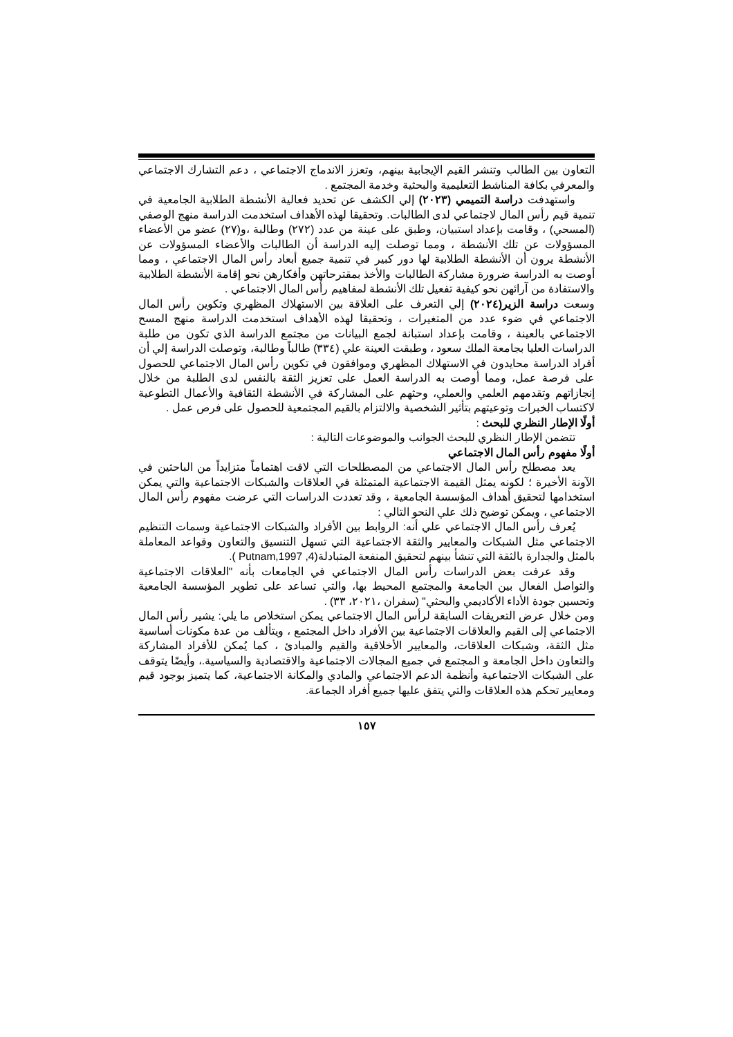التعاون بين الطالب وتنشر القيم الإيجابية بينهم، وتعزز الاندماج الاجتماعي ، دعم التشارك الاجتماعي والمعرفي بكافة المناشط التعليمية والبحثية وخدمة المجتمع .
واستهدفت دراسة التميمي (٢٠٢٣) إلي الكشف عن تحديد فعالية الأنشطة الطلابية الجامعية في تنمية قيم رأس المال لاجتماعي لدى الطالبات. وتحقيقا لهذه الأهداف استخدمت الدراسة منهج الوصفي (المسحي) ، وقامت بإعداد استبيان، وطبق على عينة من عدد (٢٧٢) وطالبة ،و(٢٧) عضو من الأعضاء المسؤولات عن تلك الأنشطة ، ومما توصلت إليه الدراسة أن الطالبات والأعضاء المسؤولات عن الأنشطة يرون أن الأنشطة الطلابية لها دور كبير في تنمية جميع أبعاد رأس المال الاجتماعي ، ومما أوصت به الدراسة ضرورة مشاركة الطالبات والأخذ بمقترحاتهن وأفكارهن نحو إقامة الأنشطة الطلابية والاستفادة من آرائهن نحو كيفية تفعيل تلك الأنشطة لمفاهيم رأس المال الاجتماعي .
وسعت دراسة الزير(٢٠٢٤) إلي التعرف على العلاقة بين الاستهلاك المظهري وتكوين رأس المال الاجتماعي في ضوء عدد من المتغيرات ، وتحقيقا لهذه الأهداف استخدمت الدراسة منهج المسح الاجتماعي بالعينة ، وقامت بإعداد استبانة لجمع البيانات من مجتمع الدراسة الذي تكون من طلبة الدراسات العليا بجامعة الملك سعود ، وطبقت العينة علي (٣٣٤) طالباً وطالبة، وتوصلت الدراسة إلي أن أفراد الدراسة محايدون في الاستهلاك المظهري وموافقون في تكوين رأس المال الاجتماعي للحصول على فرصة عمل، ومما أوصت به الدراسة العمل على تعزيز الثقة بالنفس لدى الطلبة من خلال إنجازاتهم وتقدمهم العلمي والعملي، وحثهم على المشاركة في الأنشطة الثقافية والأعمال التطوعية لاكتساب الخبرات وتوعيتهم بتأثير الشخصية والالتزام بالقيم المجتمعية للحصول على فرص عمل .
أولًا الإطار النظري للبحث :
تتضمن الإطار النظري للبحث الجوانب والموضوعات التالية :
أولًا مفهوم رأس المال الاجتماعي
يعد مصطلح رأس المال الاجتماعي من المصطلحات التي لاقت اهتماماً متزايداً من الباحثين في الآونة الأخيرة ؛ لكونه يمثل القيمة الاجتماعية المتمثلة في العلاقات والشبكات الاجتماعية والتي يمكن استخدامها لتحقيق أهداف المؤسسة الجامعية ، وقد تعددت الدراسات التي عرضت مفهوم رأس المال الاجتماعي ، ويمكن توضيح ذلك علي النحو التالي :
يُعرف رأس المال الاجتماعي علي أنه: الروابط بين الأفراد والشبكات الاجتماعية وسمات التنظيم الاجتماعي مثل الشبكات والمعايير والثقة الاجتماعية التي تسهل التنسيق والتعاون وقواعد المعاملة بالمثل والجدارة بالثقة التي تنشأ بينهم لتحقيق المنفعة المتبادلة(4, Putnam,1997 ).
وقد عرفت بعض الدراسات رأس المال الاجتماعي في الجامعات بأنه "العلاقات الاجتماعية والتواصل الفعال بين الجامعة والمجتمع المحيط بها، والتي تساعد على تطوير المؤسسة الجامعية وتحسين جودة الأداء الأكاديمي والبحثي" (سفران ،٢٠٢١، ٣٣) .
ومن خلال عرض التعريفات السابقة لرأس المال الاجتماعي يمكن استخلاص ما يلي: يشير رأس المال الاجتماعي إلى القيم والعلاقات الاجتماعية بين الأفراد داخل المجتمع ، ويتألف من عدة مكونات أساسية مثل الثقة، وشبكات العلاقات، والمعايير الأخلاقية والقيم والمبادئ ، كما يُمكن للأفراد المشاركة والتعاون داخل الجامعة و المجتمع في جميع المجالات الاجتماعية والاقتصادية والسياسية.، وأيضًا يتوقف على الشبكات الاجتماعية وأنظمة الدعم الاجتماعي والمادي والمكانة الاجتماعية، كما يتميز بوجود قيم ومعايير تحكم هذه العلاقات والتي يتفق عليها جميع أفراد الجماعة.
١٥٧